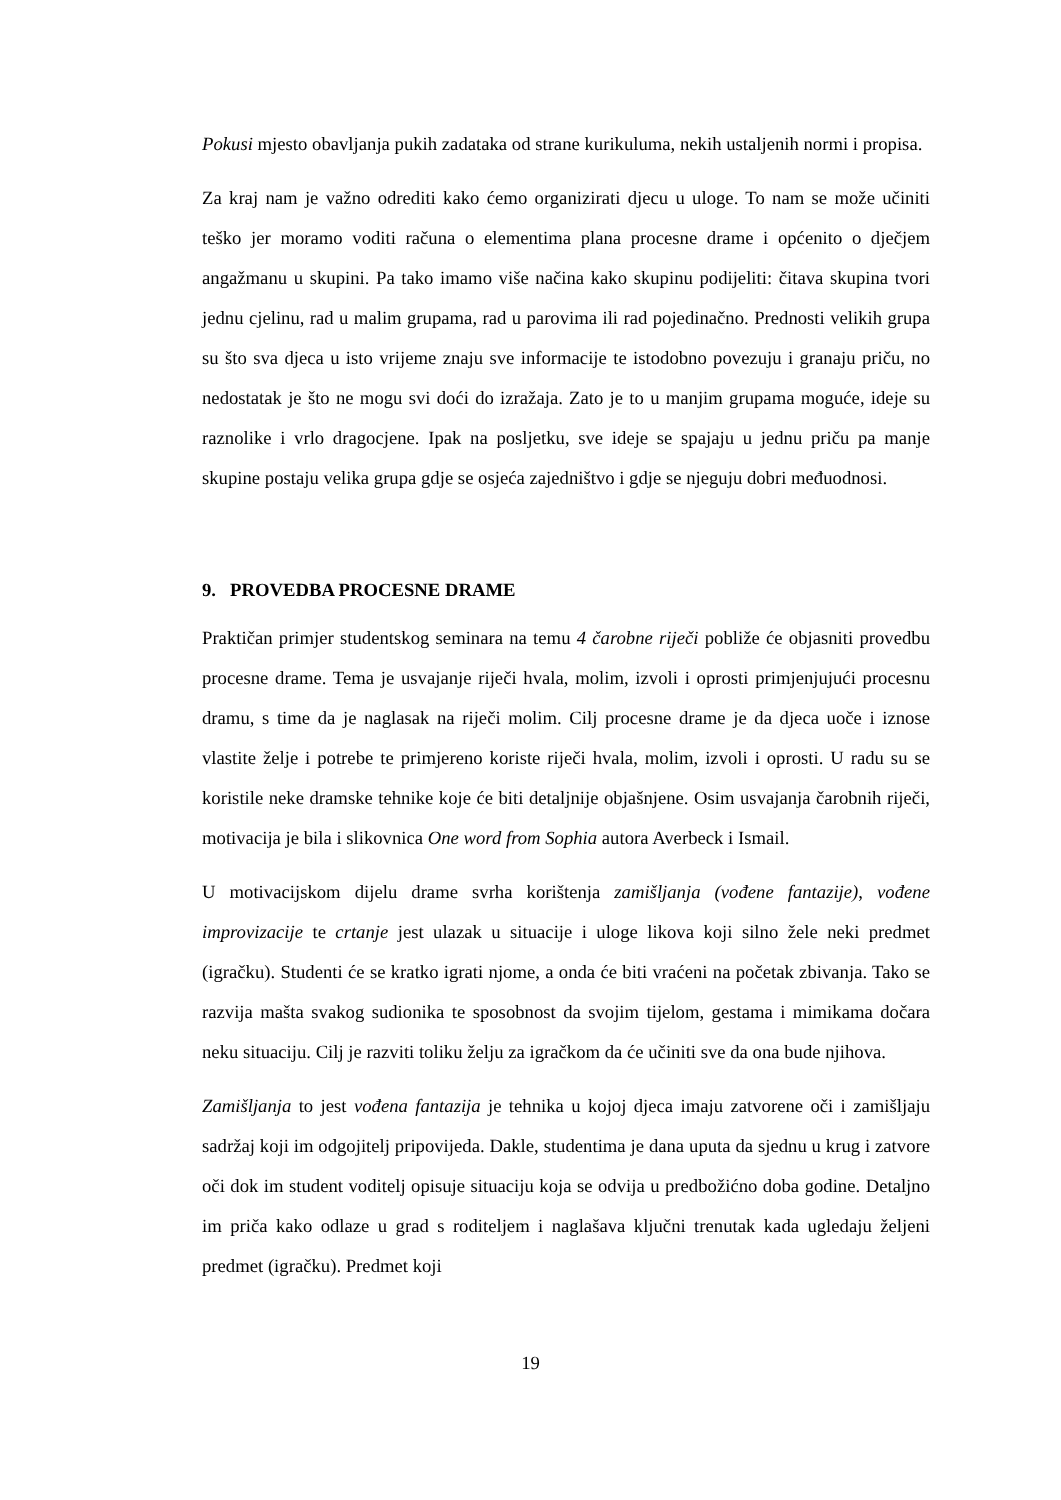Pokusi mjesto obavljanja pukih zadataka od strane kurikuluma, nekih ustaljenih normi i propisa.
Za kraj nam je važno odrediti kako ćemo organizirati djecu u uloge. To nam se može učiniti teško jer moramo voditi računa o elementima plana procesne drame i općenito o dječjem angažmanu u skupini. Pa tako imamo više načina kako skupinu podijeliti: čitava skupina tvori jednu cjelinu, rad u malim grupama, rad u parovima ili rad pojedinačno. Prednosti velikih grupa su što sva djeca u isto vrijeme znaju sve informacije te istodobno povezuju i granaju priču, no nedostatak je što ne mogu svi doći do izražaja. Zato je to u manjim grupama moguće, ideje su raznolike i vrlo dragocjene. Ipak na posljetku, sve ideje se spajaju u jednu priču pa manje skupine postaju velika grupa gdje se osjeća zajedništvo i gdje se njeguju dobri međuodnosi.
9. PROVEDBA PROCESNE DRAME
Praktičan primjer studentskog seminara na temu 4 čarobne riječi pobliže će objasniti provedbu procesne drame. Tema je usvajanje riječi hvala, molim, izvoli i oprosti primjenjujući procesnu dramu, s time da je naglasak na riječi molim. Cilj procesne drame je da djeca uoče i iznose vlastite želje i potrebe te primjereno koriste riječi hvala, molim, izvoli i oprosti. U radu su se koristile neke dramske tehnike koje će biti detaljnije objašnjene. Osim usvajanja čarobnih riječi, motivacija je bila i slikovnica One word from Sophia autora Averbeck i Ismail.
U motivacijskom dijelu drame svrha korištenja zamišljanja (vođene fantazije), vođene improvizacije te crtanje jest ulazak u situacije i uloge likova koji silno žele neki predmet (igračku). Studenti će se kratko igrati njome, a onda će biti vraćeni na početak zbivanja. Tako se razvija mašta svakog sudionika te sposobnost da svojim tijelom, gestama i mimikama dočara neku situaciju. Cilj je razviti toliku želju za igračkom da će učiniti sve da ona bude njihova.
Zamišljanja to jest vođena fantazija je tehnika u kojoj djeca imaju zatvorene oči i zamišljaju sadržaj koji im odgojitelj pripovijeda. Dakle, studentima je dana uputa da sjednu u krug i zatvore oči dok im student voditelj opisuje situaciju koja se odvija u predbožićno doba godine. Detaljno im priča kako odlaze u grad s roditeljem i naglašava ključni trenutak kada ugledaju željeni predmet (igračku). Predmet koji
19